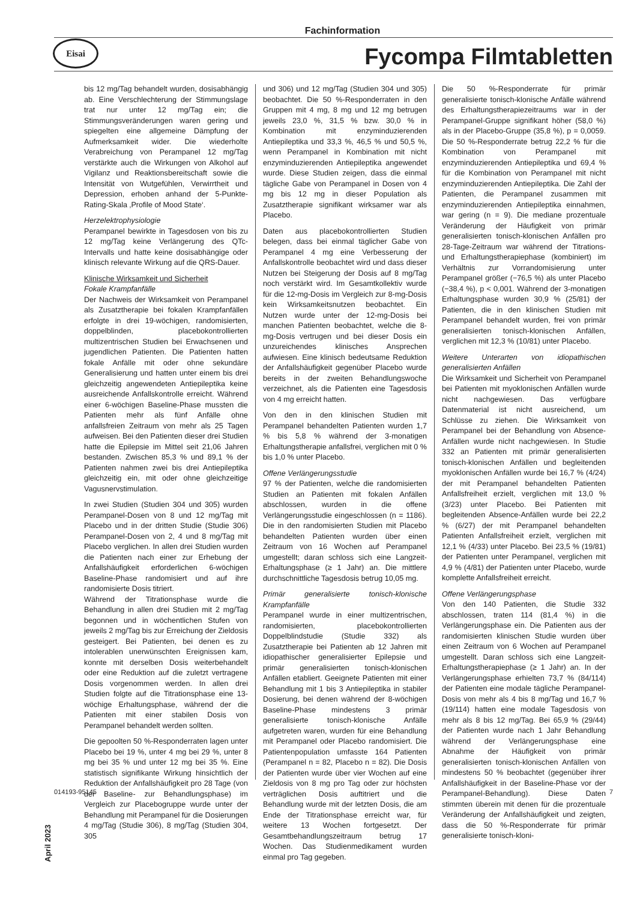Fachinformation
Eisai
Fycompa Filmtabletten
bis 12 mg/Tag behandelt wurden, dosisabhängig ab. Eine Verschlechterung der Stimmungslage trat nur unter 12 mg/Tag ein; die Stimmungsveränderungen waren gering und spiegelten eine allgemeine Dämpfung der Aufmerksamkeit wider. Die wiederholte Verabreichung von Perampanel 12 mg/Tag verstärkte auch die Wirkungen von Alkohol auf Vigilanz und Reaktionsbereitschaft sowie die Intensität von Wutgefühlen, Verwirrtheit und Depression, erhoben anhand der 5-Punkte-Rating-Skala ‚Profile of Mood State‘.
Herzelektrophysiologie
Perampanel bewirkte in Tagesdosen von bis zu 12 mg/Tag keine Verlängerung des QTc-Intervalls und hatte keine dosisabhängige oder klinisch relevante Wirkung auf die QRS-Dauer.
Klinische Wirksamkeit und Sicherheit
Fokale Krampfanfälle
Der Nachweis der Wirksamkeit von Perampanel als Zusatztherapie bei fokalen Krampfanfällen erfolgte in drei 19-wöchigen, randomisierten, doppelblinden, placebokontrollierten multizentrischen Studien bei Erwachsenen und jugendlichen Patienten. Die Patienten hatten fokale Anfälle mit oder ohne sekundäre Generalisierung und hatten unter einem bis drei gleichzeitig angewendeten Antiepileptika keine ausreichende Anfallskontrolle erreicht. Während einer 6-wöchigen Baseline-Phase mussten die Patienten mehr als fünf Anfälle ohne anfallsfreien Zeitraum von mehr als 25 Tagen aufweisen. Bei den Patienten dieser drei Studien hatte die Epilepsie im Mittel seit 21,06 Jahren bestanden. Zwischen 85,3 % und 89,1 % der Patienten nahmen zwei bis drei Antiepileptika gleichzeitig ein, mit oder ohne gleichzeitige Vagusnervstimulation.
In zwei Studien (Studien 304 und 305) wurden Perampanel-Dosen von 8 und 12 mg/Tag mit Placebo und in der dritten Studie (Studie 306) Perampanel-Dosen von 2, 4 und 8 mg/Tag mit Placebo verglichen. In allen drei Studien wurden die Patienten nach einer zur Erhebung der Anfallshäufigkeit erforderlichen 6-wöchigen Baseline-Phase randomisiert und auf ihre randomisierte Dosis titriert.
Während der Titrationsphase wurde die Behandlung in allen drei Studien mit 2 mg/Tag begonnen und in wöchentlichen Stufen von jeweils 2 mg/Tag bis zur Erreichung der Zieldosis gesteigert. Bei Patienten, bei denen es zu intolerablen unerwünschten Ereignissen kam, konnte mit derselben Dosis weiterbehandelt oder eine Reduktion auf die zuletzt vertragene Dosis vorgenommen werden. In allen drei Studien folgte auf die Titrationsphase eine 13-wöchige Erhaltungsphase, während der die Patienten mit einer stabilen Dosis von Perampanel behandelt werden sollten.
Die gepoolten 50 %-Responderraten lagen unter Placebo bei 19 %, unter 4 mg bei 29 %, unter 8 mg bei 35 % und unter 12 mg bei 35 %. Eine statistisch signifikante Wirkung hinsichtlich der Reduktion der Anfallshäufigkeit pro 28 Tage (von der Baseline- zur Behandlungsphase) im Vergleich zur Placebogruppe wurde unter der Behandlung mit Perampanel für die Dosierungen 4 mg/Tag (Studie 306), 8 mg/Tag (Studien 304, 305
und 306) und 12 mg/Tag (Studien 304 und 305) beobachtet. Die 50 %-Responderraten in den Gruppen mit 4 mg, 8 mg und 12 mg betrugen jeweils 23,0 %, 31,5 % bzw. 30,0 % in Kombination mit enzyminduzierenden Antiepileptika und 33,3 %, 46,5 % und 50,5 %, wenn Perampanel in Kombination mit nicht enzyminduzierenden Antiepileptika angewendet wurde. Diese Studien zeigen, dass die einmal tägliche Gabe von Perampanel in Dosen von 4 mg bis 12 mg in dieser Population als Zusatztherapie signifikant wirksamer war als Placebo.
Daten aus placebokontrollierten Studien belegen, dass bei einmal täglicher Gabe von Perampanel 4 mg eine Verbesserung der Anfallskontrolle beobachtet wird und dass dieser Nutzen bei Steigerung der Dosis auf 8 mg/Tag noch verstärkt wird. Im Gesamtkollektiv wurde für die 12-mg-Dosis im Vergleich zur 8-mg-Dosis kein Wirksamkeitsnutzen beobachtet. Ein Nutzen wurde unter der 12-mg-Dosis bei manchen Patienten beobachtet, welche die 8-mg-Dosis vertrugen und bei dieser Dosis ein unzureichendes klinisches Ansprechen aufwiesen. Eine klinisch bedeutsame Reduktion der Anfallshäufigkeit gegenüber Placebo wurde bereits in der zweiten Behandlungswoche verzeichnet, als die Patienten eine Tagesdosis von 4 mg erreicht hatten.
Von den in den klinischen Studien mit Perampanel behandelten Patienten wurden 1,7 % bis 5,8 % während der 3-monatigen Erhaltungstherapie anfallsfrei, verglichen mit 0 % bis 1,0 % unter Placebo.
Offene Verlängerungsstudie
97 % der Patienten, welche die randomisierten Studien an Patienten mit fokalen Anfällen abschlossen, wurden in die offene Verlängerungsstudie eingeschlossen (n = 1186). Die in den randomisierten Studien mit Placebo behandelten Patienten wurden über einen Zeitraum von 16 Wochen auf Perampanel umgestellt; daran schloss sich eine Langzeit-Erhaltungsphase (≥ 1 Jahr) an. Die mittlere durchschnittliche Tagesdosis betrug 10,05 mg.
Primär generalisierte tonisch-klonische Krampfanfälle
Perampanel wurde in einer multizentrischen, randomisierten, placebokontrollierten Doppelblindstudie (Studie 332) als Zusatztherapie bei Patienten ab 12 Jahren mit idiopathischer generalisierter Epilepsie und primär generalisierten tonisch-klonischen Anfällen etabliert. Geeignete Patienten mit einer Behandlung mit 1 bis 3 Antiepileptika in stabiler Dosierung, bei denen während der 8-wöchigen Baseline-Phase mindestens 3 primär generalisierte tonisch-klonische Anfälle aufgetreten waren, wurden für eine Behandlung mit Perampanel oder Placebo randomisiert. Die Patientenpopulation umfasste 164 Patienten (Perampanel n = 82, Placebo n = 82). Die Dosis der Patienten wurde über vier Wochen auf eine Zieldosis von 8 mg pro Tag oder zur höchsten verträglichen Dosis auftitriert und die Behandlung wurde mit der letzten Dosis, die am Ende der Titrationsphase erreicht war, für weitere 13 Wochen fortgesetzt. Der Gesamtbehandlungszeitraum betrug 17 Wochen. Das Studienmedikament wurden einmal pro Tag gegeben.
Die 50 %-Responderrate für primär generalisierte tonisch-klonische Anfälle während des Erhaltungstherapiezeitraums war in der Perampanel-Gruppe signifikant höher (58,0 %) als in der Placebo-Gruppe (35,8 %), p = 0,0059. Die 50 %-Responderrate betrug 22,2 % für die Kombination von Perampanel mit enzyminduzierenden Antiepileptika und 69,4 % für die Kombination von Perampanel mit nicht enzyminduzierenden Antiepileptika. Die Zahl der Patienten, die Perampanel zusammen mit enzyminduzierenden Antiepileptika einnahmen, war gering (n = 9). Die mediane prozentuale Veränderung der Häufigkeit von primär generalisierten tonisch-klonischen Anfällen pro 28-Tage-Zeitraum war während der Titrations- und Erhaltungstherapiephase (kombiniert) im Verhältnis zur Vorrandomisierung unter Perampanel größer (−76,5 %) als unter Placebo (−38,4 %), p < 0,001. Während der 3-monatigen Erhaltungsphase wurden 30,9 % (25/81) der Patienten, die in den klinischen Studien mit Perampanel behandelt wurden, frei von primär generalisierten tonisch-klonischen Anfällen, verglichen mit 12,3 % (10/81) unter Placebo.
Weitere Unterarten von idiopathischen generalisierten Anfällen
Die Wirksamkeit und Sicherheit von Perampanel bei Patienten mit myoklonischen Anfällen wurde nicht nachgewiesen. Das verfügbare Datenmaterial ist nicht ausreichend, um Schlüsse zu ziehen. Die Wirksamkeit von Perampanel bei der Behandlung von Absence-Anfällen wurde nicht nachgewiesen. In Studie 332 an Patienten mit primär generalisierten tonisch-klonischen Anfällen und begleitenden myoklonischen Anfällen wurde bei 16,7 % (4/24) der mit Perampanel behandelten Patienten Anfallsfreiheit erzielt, verglichen mit 13,0 % (3/23) unter Placebo. Bei Patienten mit begleitenden Absence-Anfällen wurde bei 22,2 % (6/27) der mit Perampanel behandelten Patienten Anfallsfreiheit erzielt, verglichen mit 12,1 % (4/33) unter Placebo. Bei 23,5 % (19/81) der Patienten unter Perampanel, verglichen mit 4,9 % (4/81) der Patienten unter Placebo, wurde komplette Anfallsfreiheit erreicht.
Offene Verlängerungsphase
Von den 140 Patienten, die Studie 332 abschlossen, traten 114 (81,4 %) in die Verlängerungsphase ein. Die Patienten aus der randomisierten klinischen Studie wurden über einen Zeitraum von 6 Wochen auf Perampanel umgestellt. Daran schloss sich eine Langzeit-Erhaltungstherapiephase (≥ 1 Jahr) an. In der Verlängerungsphase erhielten 73,7 % (84/114) der Patienten eine modale tägliche Perampanel-Dosis von mehr als 4 bis 8 mg/Tag und 16,7 % (19/114) hatten eine modale Tagesdosis von mehr als 8 bis 12 mg/Tag. Bei 65,9 % (29/44) der Patienten wurde nach 1 Jahr Behandlung während der Verlängerungsphase eine Abnahme der Häufigkeit von primär generalisierten tonisch-klonischen Anfällen von mindestens 50 % beobachtet (gegenüber ihrer Anfallshäufigkeit in der Baseline-Phase vor der Perampanel-Behandlung). Diese Daten stimmten überein mit denen für die prozentuale Veränderung der Anfallshäufigkeit und zeigten, dass die 50 %-Responderrate für primär generalisierte tonisch-kloni-
April 2023
014193-95145 7